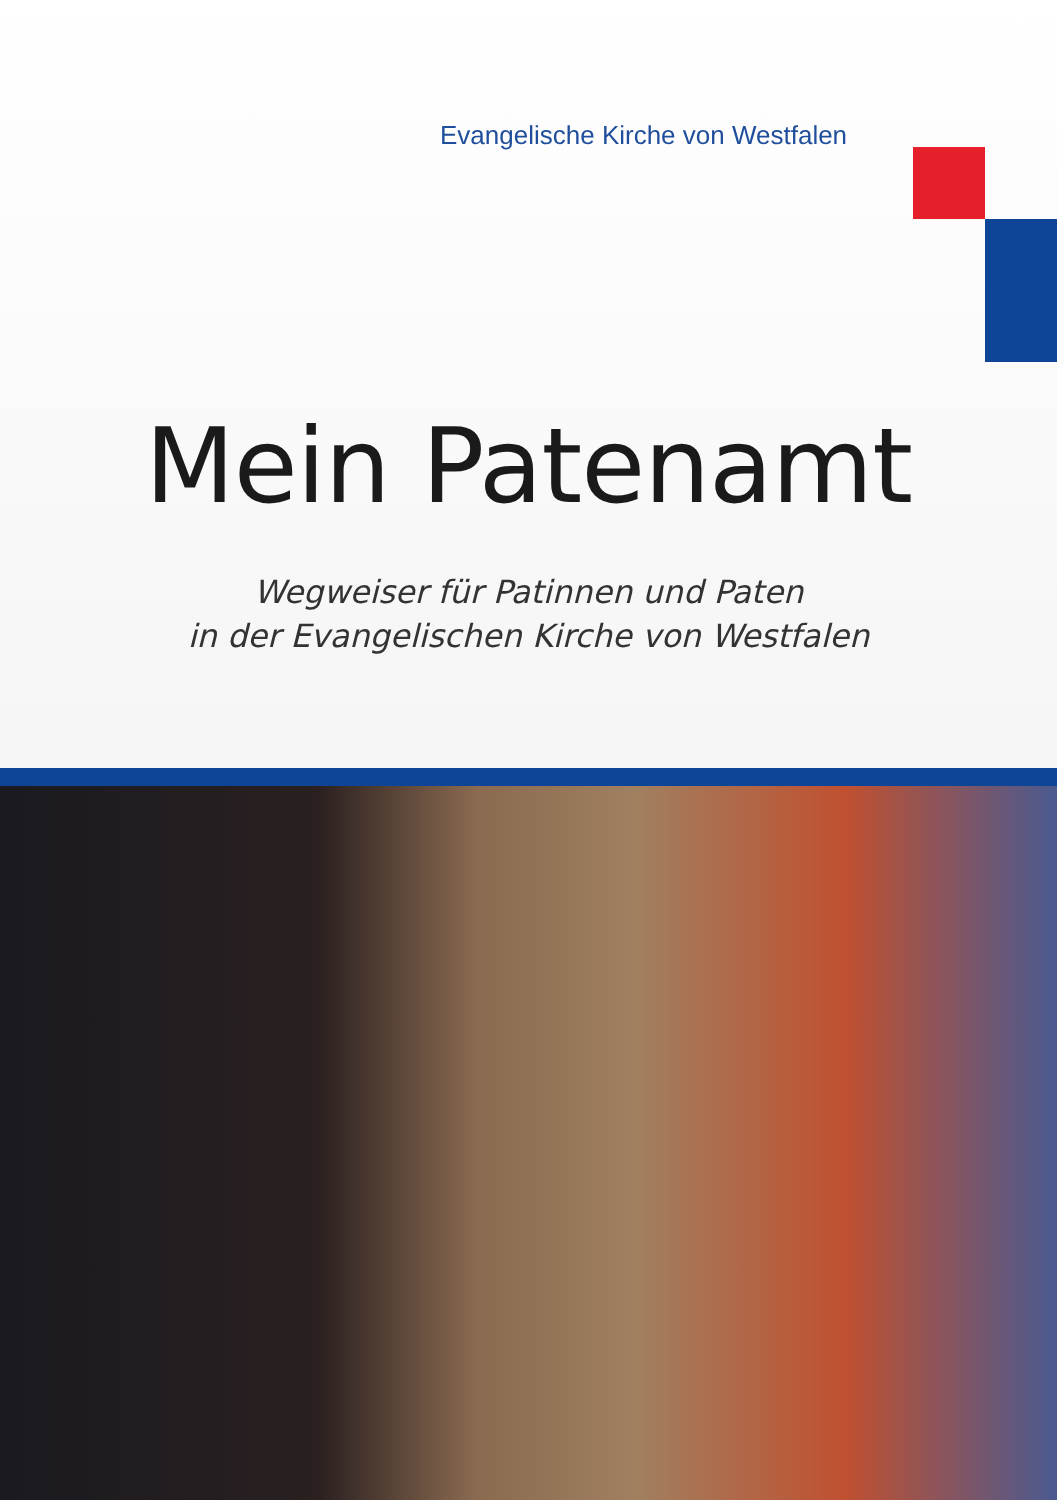Evangelische Kirche von Westfalen
Mein Patenamt
Wegweiser für Patinnen und Paten
in der Evangelischen Kirche von Westfalen